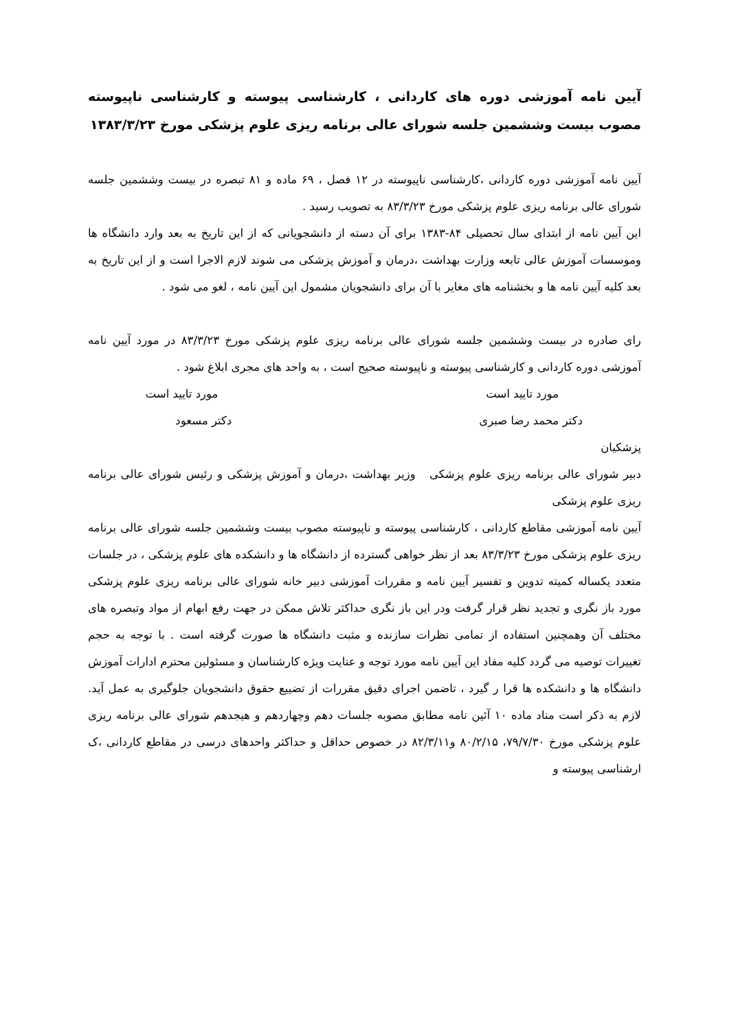آیین نامه آموزشی دوره های کاردانی ، کارشناسی پیوسته و کارشناسی ناپیوسته مصوب بیست وششمین جلسه شورای عالی برنامه ریزی علوم پزشکی مورخ ۱۳۸۳/۳/۲۳
آیین نامه آموزشی دوره کاردانی ،کارشناسی ناپیوسته در ۱۲ فصل ، ۶۹ ماده و ۸۱ تبصره در بیست وششمین جلسه شورای عالی برنامه ریزی علوم پزشکی مورخ ۸۳/۳/۲۳ به تصویب رسید .
این آیین نامه از ابتدای سال تحصیلی ۸۴-۱۳۸۳ برای آن دسته از دانشجویانی که از این تاریخ به بعد وارد دانشگاه ها وموسسات آموزش عالی تابعه وزارت بهداشت ،درمان و آموزش پزشکی می شوند لازم الاجرا است و از این تاریخ به بعد کلیه آیین نامه ها و بخشنامه های مغایر با آن برای دانشجویان مشمول این آیین نامه ، لغو می شود .
رای صادره در بیست وششمین جلسه شورای عالی برنامه ریزی علوم پزشکی مورخ ۸۳/۳/۲۳ در مورد آیین نامه آموزشی دوره کاردانی و کارشناسی پیوسته و ناپیوسته صحیح است ، به واحد های مجری ابلاغ شود .
مورد تایید است مورد تایید است
دکتر محمد رضا صبری دکتر مسعود
پزشکیان
دبیر شورای عالی برنامه ریزی علوم پزشکی وزیر بهداشت ،درمان و آموزش پزشکی و رئیس شورای عالی برنامه ریزی علوم پزشکی
آیین نامه آموزشی مقاطع کاردانی ، کارشناسی پیوسته و ناپیوسته مصوب بیست وششمین جلسه شورای عالی برنامه ریزی علوم پزشکی مورخ ۸۳/۳/۲۳ بعد از نظر خواهی گسترده از دانشگاه ها و دانشکده های علوم پزشکی ، در جلسات متعدد یکساله کمیته تدوین و تفسیر آیین نامه و مقررات آموزشی دبیر خانه شورای عالی برنامه ریزی علوم پزشکی مورد باز نگری و تجدید نظر قرار گرفت ودر این باز نگری حداکثر تلاش ممکن در جهت رفع ابهام از مواد وتبصره های مختلف آن وهمچنین استفاده از تمامی نظرات سازنده و مثبت دانشگاه ها صورت گرفته است . با توجه به حجم تغییرات توصیه می گردد کلیه مفاد این آیین نامه مورد توجه و عنایت ویژه کارشناسان و مسئولین محترم ادارات آموزش دانشگاه ها و دانشکده ها قرا ر گیرد ، تاضمن اجرای دقیق مقررات از تضییع حقوق دانشجویان جلوگیری به عمل آید. لازم به ذکر است مناد ماده ۱۰ آئین نامه مطابق مصوبه جلسات دهم وچهاردهم و هیجدهم شورای عالی برنامه ریزی علوم پزشکی مورخ ۷۹/۷/۳۰، ۸۰/۲/۱۵ و۸۲/۳/۱۱ در خصوص حداقل و حداکثر واحدهای درسی در مقاطع کاردانی ،ک ارشناسی پیوسته و